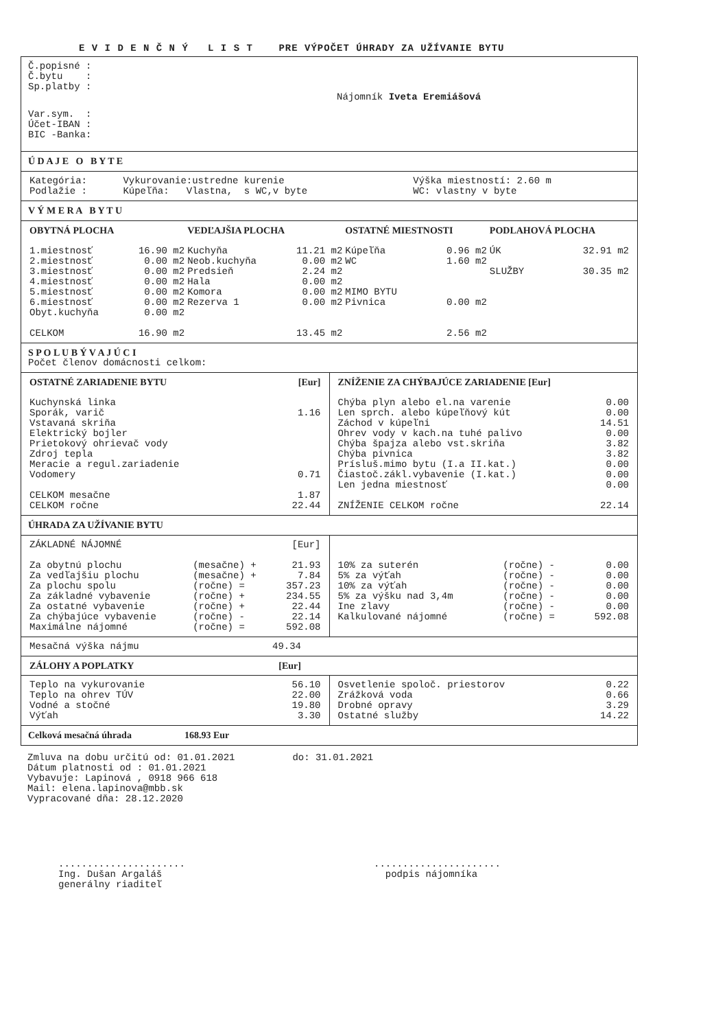E V I D E N Č N Ý L I S T PRE VÝPOČET ÚHRADY ZA UŽÍVANIE BYTU
Č.popisné :
Č.bytu :
Sp.platby :
Nájomník Iveta Eremiášová
Var.sym. :
Účet-IBAN :
BIC -Banka:
Ú D A J E O B Y T E
| Kategória: Podlažie : | Vykurovanie:ustredne kurenie Kúpeľňa: Vlastna, s WC,v byte | Výška miestností: 2.60 m WC: vlastny v byte |
V Ý M E R A B Y T U
| OBYTNÁ PLOCHA | | VEDĽAJŠIA PLOCHA | | OSTATNÉ MIESTNOSTI | | PODLAHOVÁ PLOCHA | |
| 1.miestnosť | 16.90 m2 | Kuchyňa | 11.21 m2 | Kúpeľňa | 0.96 m2 | ÚK | 32.91 m2 |
| 2.miestnosť | 0.00 m2 | Neob.kuchyňa | 0.00 m2 | WC | 1.60 m2 | | |
| 3.miestnosť | 0.00 m2 | Predsieň | 2.24 m2 | | | SLUŽBY | 30.35 m2 |
| 4.miestnosť | 0.00 m2 | Hala | 0.00 m2 | | | | |
| 5.miestnosť | 0.00 m2 | Komora | 0.00 m2 | MIMO BYTU | | | |
| 6.miestnosť | 0.00 m2 | Rezerva 1 | 0.00 m2 | Pivnica | 0.00 m2 | | |
| Obyt.kuchyňa | 0.00 m2 | | | | | | |
| CELKOM | 16.90 m2 | | 13.45 m2 | | 2.56 m2 | | |
S P O L U B Ý V A J Ú C I
Počet členov domácnosti celkom:
| OSTATNÉ ZARIADENIE BYTU | [Eur] |
| Kuchynská linka | |
| Sporák, varič | 1.16 |
| Vstavaná skriňa | |
| Elektrický bojler | |
| Prietokový ohrievač vody | |
| Zdroj tepla | |
| Meracie a regul.zariadenie | |
| Vodomery | 0.71 |
| CELKOM mesačne | 1.87 |
| CELKOM ročne | 22.44 |
| ZNÍŽENIE ZA CHÝBAJÚCE ZARIADENIE [Eur] | |
| Chýba plyn alebo el.na varenie | 0.00 |
| Len sprch. alebo kúpeľňový kút | 0.00 |
| Záchod v kúpeľni | 14.51 |
| Ohrev vody v kach.na tuhé palivo | 0.00 |
| Chýba špajza alebo vst.skriňa | 3.82 |
| Chýba pivnica | 3.82 |
| Prísluš.mimo bytu (I.a II.kat.) | 0.00 |
| Čiastoč.zákl.vybavenie (I.kat.) | 0.00 |
| Len jedna miestnosť | 0.00 |
| ZNÍŽENIE CELKOM ročne | 22.14 |
ÚHRADA ZA UŽÍVANIE BYTU
| ZÁKLADNÉ NÁJOMNÉ | | [Eur] |
| Za obytnú plochu | (mesačne) + | 21.93 |
| Za vedľajšiu plochu | (mesačne) + | 7.84 |
| Za plochu spolu | (ročne) = | 357.23 |
| Za základné vybavenie | (ročne) + | 234.55 |
| Za ostatné vybavenie | (ročne) + | 22.44 |
| Za chýbajúce vybavenie | (ročne) - | 22.14 |
| Maximálne nájomné | (ročne) = | 592.08 |
| 10% za suterén | (ročne) - | 0.00 |
| 5% za výťah | (ročne) - | 0.00 |
| 10% za výťah | (ročne) - | 0.00 |
| 5% za výšku nad 3,4m | (ročne) - | 0.00 |
| Ine zlavy | (ročne) - | 0.00 |
| Kalkulované nájomné | (ročne) = | 592.08 |
| Mesačná výška nájmu | 49.34 |
| ZÁLOHY A POPLATKY | [Eur] |
| Teplo na vykurovanie | 56.10 |
| Teplo na ohrev TÚV | 22.00 |
| Vodné a stočné | 19.80 |
| Výťah | 3.30 |
| Osvetlenie spoloč. priestorov | 0.22 |
| Zrážková voda | 0.66 |
| Drobné opravy | 3.29 |
| Ostatné služby | 14.22 |
Celková mesačná úhrada 168.93 Eur
Zmluva na dobu určitú od: 01.01.2021 do: 31.01.2021
Dátum platnosti od : 01.01.2021
Vybavuje: Lapinová , 0918 966 618
Mail: elena.lapinova@mbb.sk
Vypracované dňa: 28.12.2020
......................
Ing. Dušan Argaláš
generálny riaditeľ
......................
podpis nájomníka